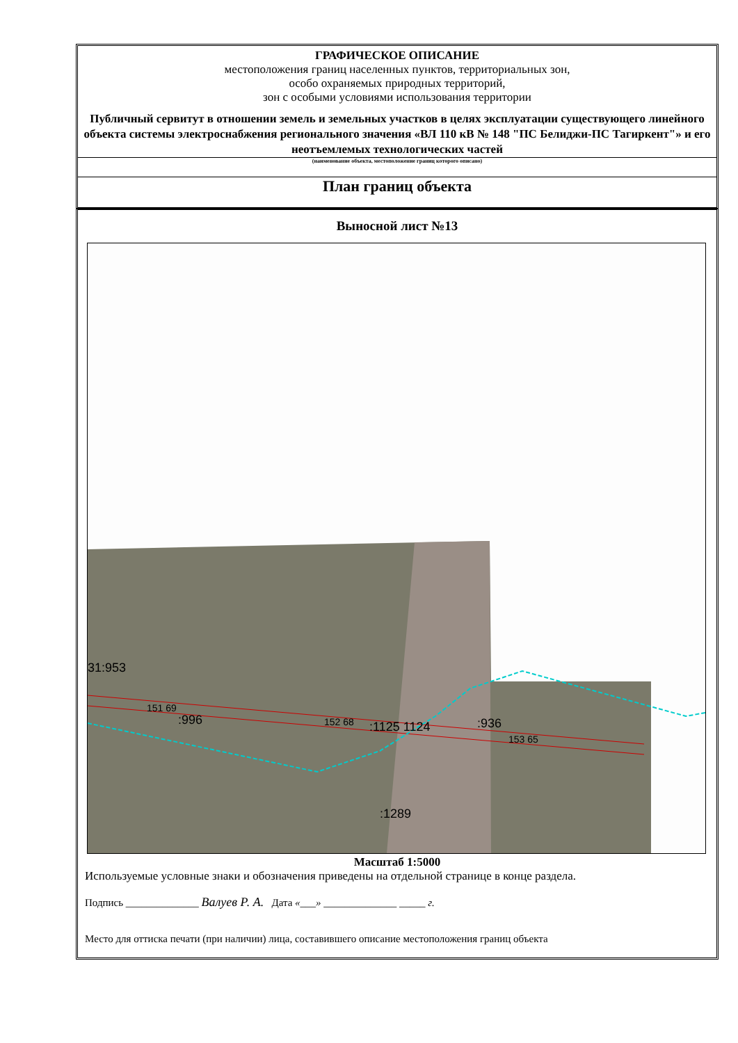ГРАФИЧЕСКОЕ ОПИСАНИЕ
местоположения границ населенных пунктов, территориальных зон,
особо охраняемых природных территорий,
зон с особыми условиями использования территории
Публичный сервитут в отношении земель и земельных участков в целях эксплуатации существующего линейного объекта системы электроснабжения регионального значения «ВЛ 110 кВ № 148 "ПС Белиджи-ПС Тагиркент"» и его неотъемлемых технологических частей
(наименование объекта, местоположение границ которого описано)
План границ объекта
Выносной лист №13
31:953
151 69
:996 152 68 :1125 1124 :936
153 65
:1289
Масштаб 1:5000
Используемые условные знаки и обозначения приведены на отдельной странице в конце раздела.
Подпись ______________ Валуев Р. А. Дата «___» ______________ _____ г.
Место для оттиска печати (при наличии) лица, составившего описание местоположения границ объекта